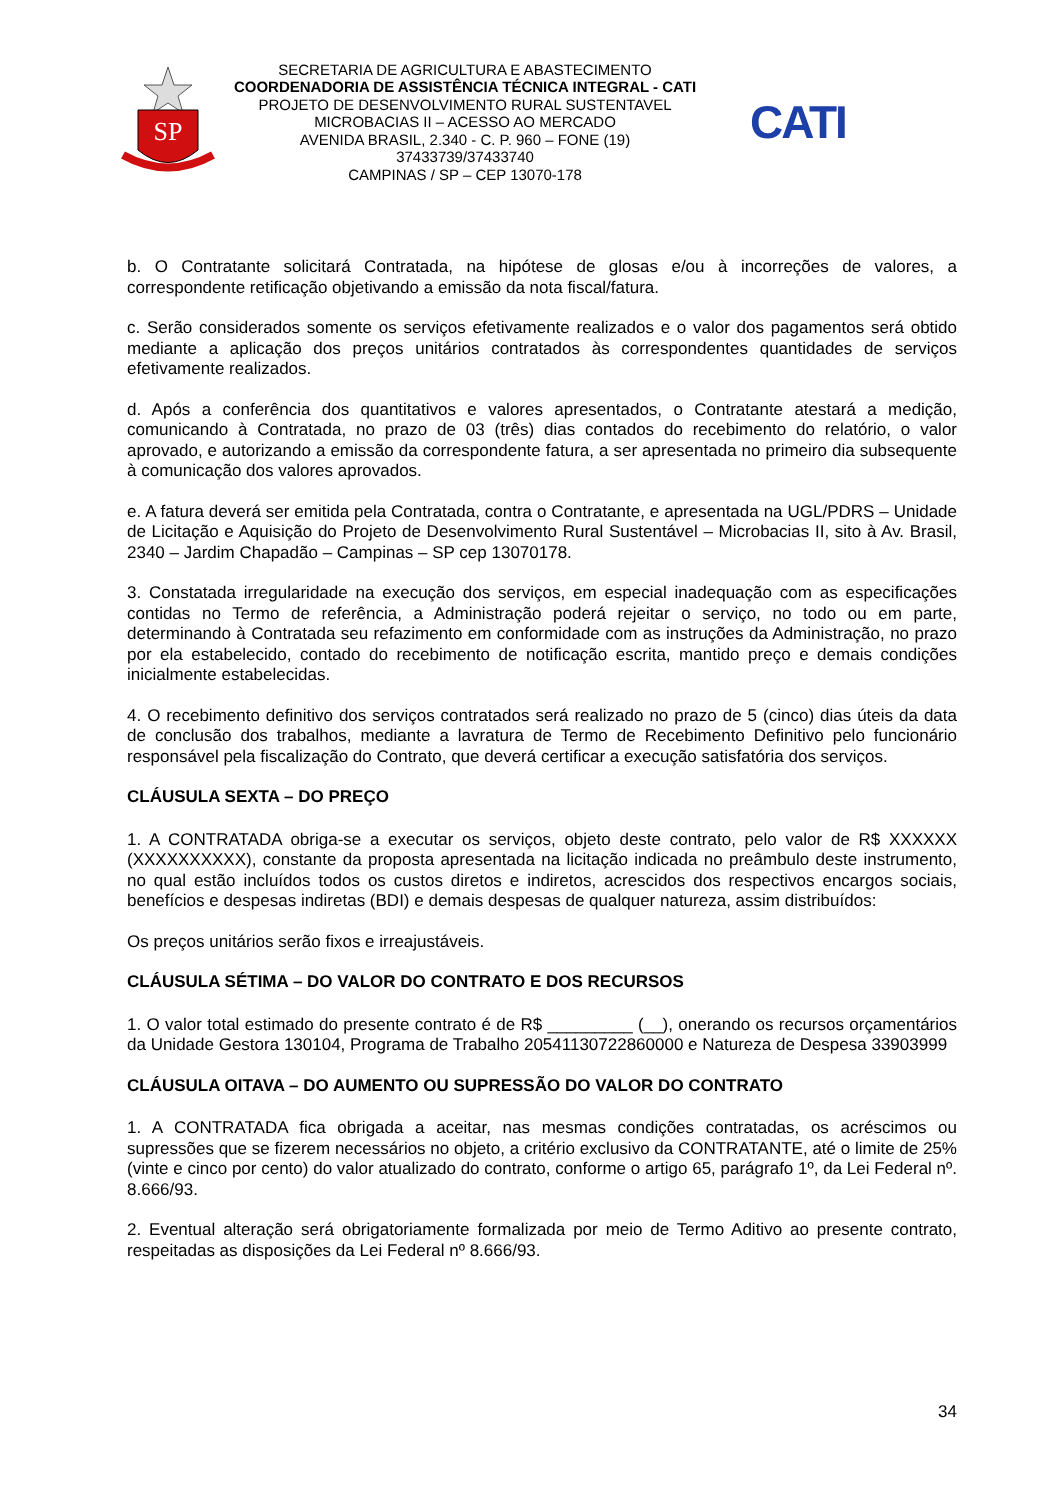SP
SECRETARIA DE AGRICULTURA E ABASTECIMENTO
COORDENADORIA DE ASSISTÊNCIA TÉCNICA INTEGRAL - CATI
PROJETO DE DESENVOLVIMENTO RURAL SUSTENTAVEL
MICROBACIAS II – ACESSO AO MERCADO
AVENIDA BRASIL, 2.340 - C. P. 960 – FONE (19) 37433739/37433740
CAMPINAS / SP – CEP 13070-178
CATI
b. O Contratante solicitará Contratada, na hipótese de glosas e/ou à incorreções de valores, a correspondente retificação objetivando a emissão da nota fiscal/fatura.
c. Serão considerados somente os serviços efetivamente realizados e o valor dos pagamentos será obtido mediante a aplicação dos preços unitários contratados às correspondentes quantidades de serviços efetivamente realizados.
d. Após a conferência dos quantitativos e valores apresentados, o Contratante atestará a medição, comunicando à Contratada, no prazo de 03 (três) dias contados do recebimento do relatório, o valor aprovado, e autorizando a emissão da correspondente fatura, a ser apresentada no primeiro dia subsequente à comunicação dos valores aprovados.
e. A fatura deverá ser emitida pela Contratada, contra o Contratante, e apresentada na UGL/PDRS – Unidade de Licitação e Aquisição do Projeto de Desenvolvimento Rural Sustentável – Microbacias II, sito à Av. Brasil, 2340 – Jardim Chapadão – Campinas – SP cep 13070178.
3. Constatada irregularidade na execução dos serviços, em especial inadequação com as especificações contidas no Termo de referência, a Administração poderá rejeitar o serviço, no todo ou em parte, determinando à Contratada seu refazimento em conformidade com as instruções da Administração, no prazo por ela estabelecido, contado do recebimento de notificação escrita, mantido preço e demais condições inicialmente estabelecidas.
4. O recebimento definitivo dos serviços contratados será realizado no prazo de 5 (cinco) dias úteis da data de conclusão dos trabalhos, mediante a lavratura de Termo de Recebimento Definitivo pelo funcionário responsável pela fiscalização do Contrato, que deverá certificar a execução satisfatória dos serviços.
CLÁUSULA SEXTA – DO PREÇO
1. A CONTRATADA obriga-se a executar os serviços, objeto deste contrato, pelo valor de R$ XXXXXX (XXXXXXXXXX), constante da proposta apresentada na licitação indicada no preâmbulo deste instrumento, no qual estão incluídos todos os custos diretos e indiretos, acrescidos dos respectivos encargos sociais, benefícios e despesas indiretas (BDI) e demais despesas de qualquer natureza, assim distribuídos:
Os preços unitários serão fixos e irreajustáveis.
CLÁUSULA SÉTIMA – DO VALOR DO CONTRATO E DOS RECURSOS
1. O valor total estimado do presente contrato é de R$ _________ (__), onerando os recursos orçamentários da Unidade Gestora 130104, Programa de Trabalho 20541130722860000 e Natureza de Despesa 33903999
CLÁUSULA OITAVA – DO AUMENTO OU SUPRESSÃO DO VALOR DO CONTRATO
1. A CONTRATADA fica obrigada a aceitar, nas mesmas condições contratadas, os acréscimos ou supressões que se fizerem necessários no objeto, a critério exclusivo da CONTRATANTE, até o limite de 25% (vinte e cinco por cento) do valor atualizado do contrato, conforme o artigo 65, parágrafo 1º, da Lei Federal nº. 8.666/93.
2. Eventual alteração será obrigatoriamente formalizada por meio de Termo Aditivo ao presente contrato, respeitadas as disposições da Lei Federal nº 8.666/93.
34